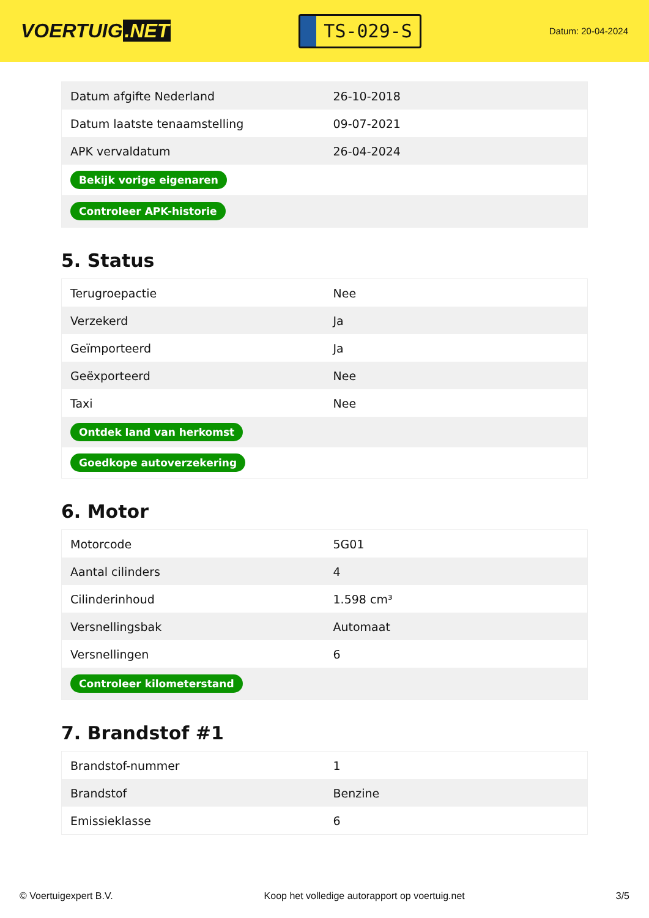VOERTUIG.NET
TS-029-S
Datum: 20-04-2024
| Datum afgifte Nederland | 26-10-2018 |
| Datum laatste tenaamstelling | 09-07-2021 |
| APK vervaldatum | 26-04-2024 |
| Bekijk vorige eigenaren | |
| Controleer APK-historie | |
5. Status
| Terugroepactie | Nee |
| Verzekerd | Ja |
| Geïmporteerd | Ja |
| Geëxporteerd | Nee |
| Taxi | Nee |
| Ontdek land van herkomst | |
| Goedkope autoverzekering | |
6. Motor
| Motorcode | 5G01 |
| Aantal cilinders | 4 |
| Cilinderinhoud | 1.598 cm³ |
| Versnellingsbak | Automaat |
| Versnellingen | 6 |
| Controleer kilometerstand | |
7. Brandstof #1
| Brandstof-nummer | 1 |
| Brandstof | Benzine |
| Emissieklasse | 6 |
© Voertuigexpert B.V. Koop het volledige autorapport op voertuig.net 3/5